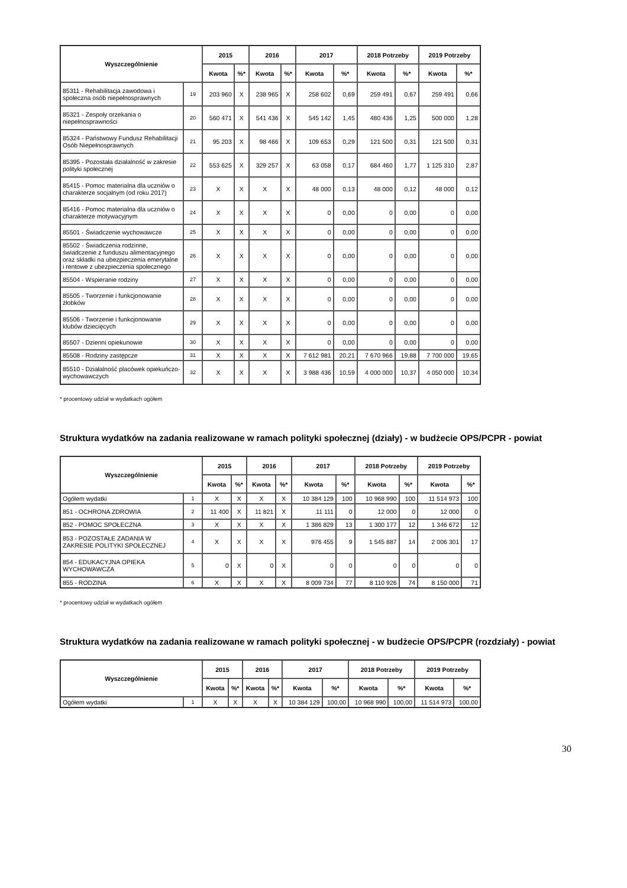| Wyszczególnienie | | 2015 | | 2016 | | 2017 | | 2018 Potrzeby | | 2019 Potrzeby | |
| --- | --- | --- | --- | --- | --- | --- | --- | --- | --- | --- | --- |
| | | Kwota | %* | Kwota | %* | Kwota | %* | Kwota | %* | Kwota | %* |
| 85311 - Rehabilitacja zawodowa i społeczna osób niepełnosprawnych | 19 | 203 960 | X | 238 965 | X | 258 602 | 0,69 | 259 491 | 0,67 | 259 491 | 0,66 |
| 85321 - Zespoły orzekania o niepełnosprawności | 20 | 560 471 | X | 541 436 | X | 545 142 | 1,45 | 480 436 | 1,25 | 500 000 | 1,28 |
| 85324 - Państwowy Fundusz Rehabilitacji Osób Niepełnosprawnych | 21 | 95 203 | X | 98 466 | X | 109 653 | 0,29 | 121 500 | 0,31 | 121 500 | 0,31 |
| 85395 - Pozostała działalność w zakresie polityki społecznej | 22 | 553 625 | X | 329 257 | X | 63 058 | 0,17 | 684 460 | 1,77 | 1 125 310 | 2,87 |
| 85415 - Pomoc materialna dla uczniów o charakterze socjalnym (od roku 2017) | 23 | X | X | X | X | 48 000 | 0,13 | 48 000 | 0,12 | 48 000 | 0,12 |
| 85416 - Pomoc materialna dla uczniów o charakterze motywacyjnym | 24 | X | X | X | X | 0 | 0,00 | 0 | 0,00 | 0 | 0,00 |
| 85501 - Świadczenie wychowawcze | 25 | X | X | X | X | 0 | 0,00 | 0 | 0,00 | 0 | 0,00 |
| 85502 - Świadczenia rodzinne, świadczenie z funduszu alimentacyjnego oraz składki na ubezpieczenia emerytalne i rentowe z ubezpieczenia społecznego | 26 | X | X | X | X | 0 | 0,00 | 0 | 0,00 | 0 | 0,00 |
| 85504 - Wspieranie rodziny | 27 | X | X | X | X | 0 | 0,00 | 0 | 0,00 | 0 | 0,00 |
| 85505 - Tworzenie i funkcjonowanie żłobków | 28 | X | X | X | X | 0 | 0,00 | 0 | 0,00 | 0 | 0,00 |
| 85506 - Tworzenie i funkcjonowanie klubów dziecięcych | 29 | X | X | X | X | 0 | 0,00 | 0 | 0,00 | 0 | 0,00 |
| 85507 - Dzienni opiekunowie | 30 | X | X | X | X | 0 | 0,00 | 0 | 0,00 | 0 | 0,00 |
| 85508 - Rodziny zastępcze | 31 | X | X | X | X | 7 612 981 | 20,21 | 7 670 966 | 19,88 | 7 700 000 | 19,65 |
| 85510 - Działalność placówek opiekuńczo-wychowawczych | 32 | X | X | X | X | 3 988 436 | 10,59 | 4 000 000 | 10,37 | 4 050 000 | 10,34 |
* procentowy udział w wydatkach ogółem
Struktura wydatków na zadania realizowane w ramach polityki społecznej (działy) - w budżecie OPS/PCPR - powiat
| Wyszczególnienie | | 2015 | | 2016 | | 2017 | | 2018 Potrzeby | | 2019 Potrzeby | |
| --- | --- | --- | --- | --- | --- | --- | --- | --- | --- | --- | --- |
| | | Kwota | %* | Kwota | %* | Kwota | %* | Kwota | %* | Kwota | %* |
| Ogółem wydatki | 1 | X | X | X | X | 10 384 129 | 100 | 10 968 990 | 100 | 11 514 973 | 100 |
| 851 - OCHRONA ZDROWIA | 2 | 11 400 | X | 11 821 | X | 11 111 | 0 | 12 000 | 0 | 12 000 | 0 |
| 852 - POMOC SPOŁECZNA | 3 | X | X | X | X | 1 386 829 | 13 | 1 300 177 | 12 | 1 346 672 | 12 |
| 853 - POZOSTAŁE ZADANIA W ZAKRESIE POLITYKI SPOŁECZNEJ | 4 | X | X | X | X | 976 455 | 9 | 1 545 887 | 14 | 2 006 301 | 17 |
| 854 - EDUKACYJNA OPIEKA WYCHOWAWCZA | 5 | 0 | X | 0 | X | 0 | 0 | 0 | 0 | 0 | 0 |
| 855 - RODZINA | 6 | X | X | X | X | 8 009 734 | 77 | 8 110 926 | 74 | 8 150 000 | 71 |
* procentowy udział w wydatkach ogółem
Struktura wydatków na zadania realizowane w ramach polityki społecznej - w budżecie OPS/PCPR (rozdziały) - powiat
| Wyszczególnienie | | 2015 | | 2016 | | 2017 | | 2018 Potrzeby | | 2019 Potrzeby | |
| --- | --- | --- | --- | --- | --- | --- | --- | --- | --- | --- | --- |
| | | Kwota | %* | Kwota | %* | Kwota | %* | Kwota | %* | Kwota | %* |
| Ogółem wydatki | 1 | X | X | X | X | 10 384 129 | 100,00 | 10 968 990 | 100,00 | 11 514 973 | 100,00 |
30